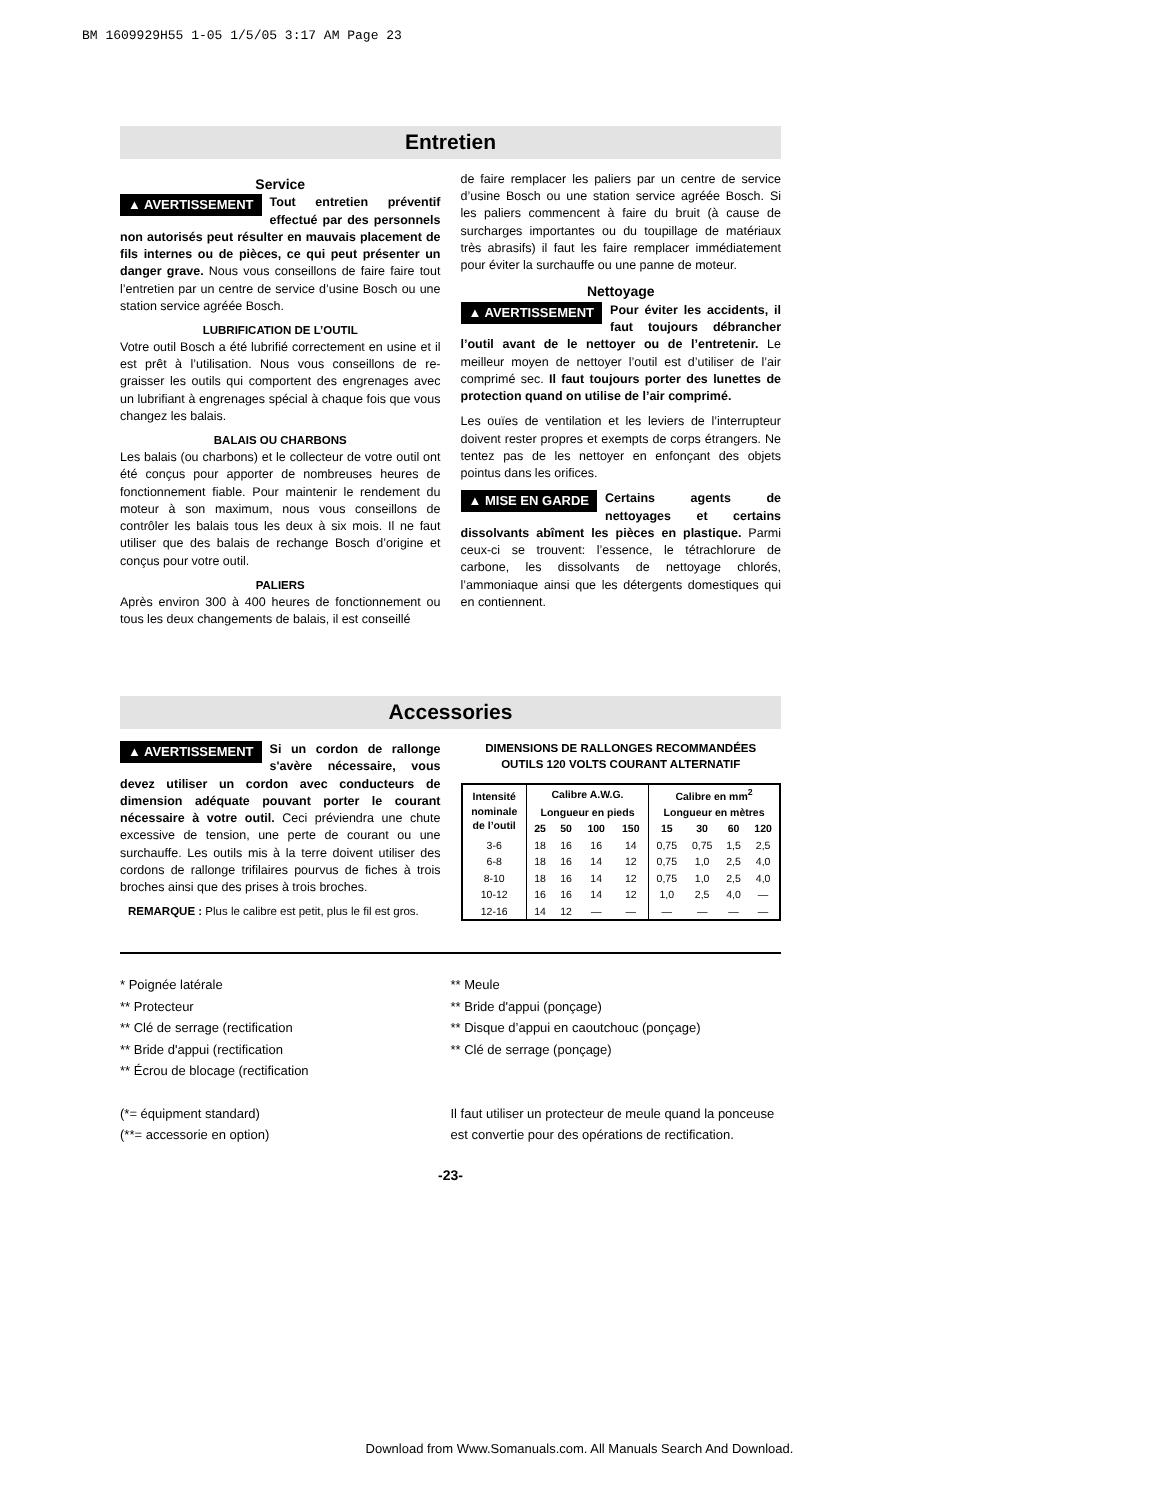BM 1609929H55 1-05 1/5/05 3:17 AM Page 23
Entretien
Service
▲ AVERTISSEMENT Tout entretien préventif effectué par des personnels non autorisés peut résulter en mauvais placement de fils internes ou de pièces, ce qui peut présenter un danger grave. Nous vous conseillons de faire faire tout l’entretien par un centre de service d’usine Bosch ou une station service agréée Bosch.
LUBRIFICATION DE L’OUTIL
Votre outil Bosch a été lubrifié correctement en usine et il est prêt à l’utilisation. Nous vous conseillons de re-graisser les outils qui comportent des engrenages avec un lubrifiant à engrenages spécial à chaque fois que vous changez les balais.
BALAIS OU CHARBONS
Les balais (ou charbons) et le collecteur de votre outil ont été conçus pour apporter de nombreuses heures de fonctionnement fiable. Pour maintenir le rendement du moteur à son maximum, nous vous conseillons de contrôler les balais tous les deux à six mois. Il ne faut utiliser que des balais de rechange Bosch d’origine et conçus pour votre outil.
PALIERS
Après environ 300 à 400 heures de fonctionnement ou tous les deux changements de balais, il est conseillé
de faire remplacer les paliers par un centre de service d’usine Bosch ou une station service agréée Bosch. Si les paliers commencent à faire du bruit (à cause de surcharges importantes ou du toupillage de matériaux très abrasifs) il faut les faire remplacer immédiatement pour éviter la surchauffe ou une panne de moteur.
Nettoyage
▲ AVERTISSEMENT Pour éviter les accidents, il faut toujours débrancher l’outil avant de le nettoyer ou de l’entretenir. Le meilleur moyen de nettoyer l’outil est d’utiliser de l’air comprimé sec. Il faut toujours porter des lunettes de protection quand on utilise de l’air comprimé.
Les ouïes de ventilation et les leviers de l’interrupteur doivent rester propres et exempts de corps étrangers. Ne tentez pas de les nettoyer en enfonçant des objets pointus dans les orifices.
▲ MISE EN GARDE Certains agents de nettoyages et certains dissolvants abîment les pièces en plastique. Parmi ceux-ci se trouvent: l’essence, le tétrachlorure de carbone, les dissolvants de nettoyage chlorés, l’ammoniaque ainsi que les détergents domestiques qui en contiennent.
Accessories
▲ AVERTISSEMENT Si un cordon de rallonge s'avère nécessaire, vous devez utiliser un cordon avec conducteurs de dimension adéquate pouvant porter le courant nécessaire à votre outil. Ceci préviendra une chute excessive de tension, une perte de courant ou une surchauffe. Les outils mis à la terre doivent utiliser des cordons de rallonge trifilaires pourvus de fiches à trois broches ainsi que des prises à trois broches.
REMARQUE : Plus le calibre est petit, plus le fil est gros.
DIMENSIONS DE RALLONGES RECOMMANDÉES
OUTILS 120 VOLTS COURANT ALTERNATIF
| Intensité nominale de l’outil | Calibre A.W.G. | | | | Calibre en mm<sup>2</sup> | | | |
| --- | --- | --- | --- | --- | --- | --- | --- | --- |
| | Longueur en pieds | | | | Longueur en mètres | | | |
| | 25 | 50 | 100 | 150 | 15 | 30 | 60 | 120 |
| 3-6 | 18 | 16 | 16 | 14 | 0,75 | 0,75 | 1,5 | 2,5 |
| 6-8 | 18 | 16 | 14 | 12 | 0,75 | 1,0 | 2,5 | 4,0 |
| 8-10 | 18 | 16 | 14 | 12 | 0,75 | 1,0 | 2,5 | 4,0 |
| 10-12 | 16 | 16 | 14 | 12 | 1,0 | 2,5 | 4,0 | — |
| 12-16 | 14 | 12 | — | — | — | — | — | — |
* Poignée latérale
** Protecteur
** Clé de serrage (rectification
** Bride d'appui (rectification
** Écrou de blocage (rectification
(*= équipment standard)
(**= accessorie en option)
** Meule
** Bride d'appui (ponçage)
** Disque d’appui en caoutchouc (ponçage)
** Clé de serrage (ponçage)
Il faut utiliser un protecteur de meule quand la ponceuse est convertie pour des opérations de rectification.
-23-
Download from Www.Somanuals.com. All Manuals Search And Download.